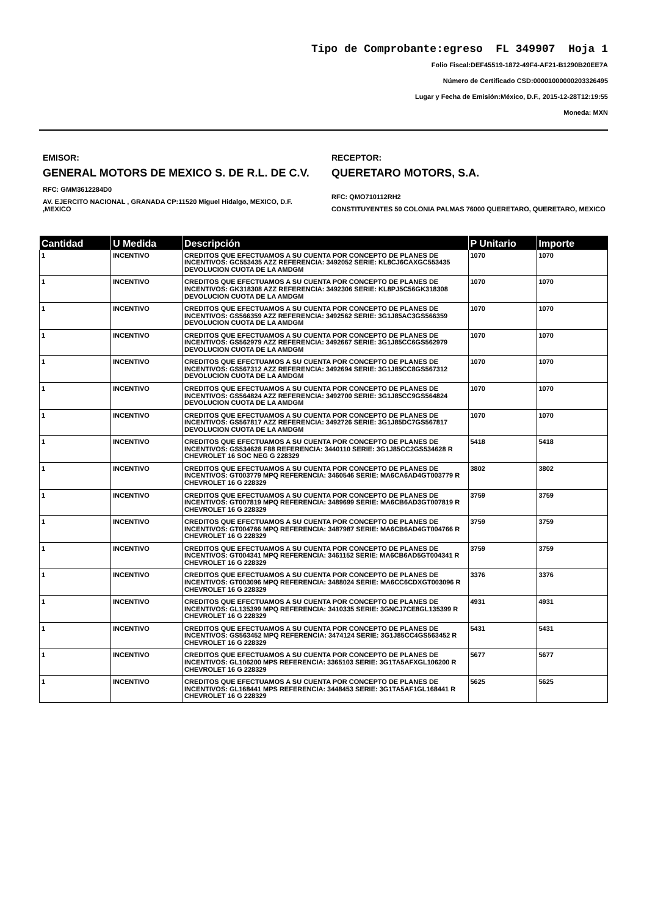Tipo de Comprobante:egreso FL 349907 Hoja 1
Folio Fiscal:DEF45519-1872-49F4-AF21-B1290B20EE7A
Número de Certificado CSD:00001000000203326495
Lugar y Fecha de Emisión:México, D.F., 2015-12-28T12:19:55
Moneda: MXN
EMISOR:
GENERAL MOTORS DE MEXICO S. DE R.L. DE C.V.
RFC: GMM3612284D0
AV. EJERCITO NACIONAL , GRANADA CP:11520 Miguel Hidalgo, MEXICO, D.F. ,MEXICO
RECEPTOR:
QUERETARO MOTORS, S.A.
RFC: QMO710112RH2
CONSTITUYENTES 50 COLONIA PALMAS 76000 QUERETARO, QUERETARO, MEXICO
| Cantidad | U Medida | Descripción | P Unitario | Importe |
| --- | --- | --- | --- | --- |
| 1 | INCENTIVO | CREDITOS QUE EFECTUAMOS A SU CUENTA POR CONCEPTO DE PLANES DE INCENTIVOS: GC553435 AZZ REFERENCIA: 3492052 SERIE: KL8CJ6CAXGC553435 DEVOLUCION CUOTA DE LA AMDGM | 1070 | 1070 |
| 1 | INCENTIVO | CREDITOS QUE EFECTUAMOS A SU CUENTA POR CONCEPTO DE PLANES DE INCENTIVOS: GK318308 AZZ REFERENCIA: 3492306 SERIE: KL8PJ5C56GK318308 DEVOLUCION CUOTA DE LA AMDGM | 1070 | 1070 |
| 1 | INCENTIVO | CREDITOS QUE EFECTUAMOS A SU CUENTA POR CONCEPTO DE PLANES DE INCENTIVOS: GS566359 AZZ REFERENCIA: 3492562 SERIE: 3G1J85AC3GS566359 DEVOLUCION CUOTA DE LA AMDGM | 1070 | 1070 |
| 1 | INCENTIVO | CREDITOS QUE EFECTUAMOS A SU CUENTA POR CONCEPTO DE PLANES DE INCENTIVOS: GS562979 AZZ REFERENCIA: 3492667 SERIE: 3G1J85CC6GS562979 DEVOLUCION CUOTA DE LA AMDGM | 1070 | 1070 |
| 1 | INCENTIVO | CREDITOS QUE EFECTUAMOS A SU CUENTA POR CONCEPTO DE PLANES DE INCENTIVOS: GS567312 AZZ REFERENCIA: 3492694 SERIE: 3G1J85CC8GS567312 DEVOLUCION CUOTA DE LA AMDGM | 1070 | 1070 |
| 1 | INCENTIVO | CREDITOS QUE EFECTUAMOS A SU CUENTA POR CONCEPTO DE PLANES DE INCENTIVOS: GS564824 AZZ REFERENCIA: 3492700 SERIE: 3G1J85CC9GS564824 DEVOLUCION CUOTA DE LA AMDGM | 1070 | 1070 |
| 1 | INCENTIVO | CREDITOS QUE EFECTUAMOS A SU CUENTA POR CONCEPTO DE PLANES DE INCENTIVOS: GS567817 AZZ REFERENCIA: 3492726 SERIE: 3G1J85DC7GS567817 DEVOLUCION CUOTA DE LA AMDGM | 1070 | 1070 |
| 1 | INCENTIVO | CREDITOS QUE EFECTUAMOS A SU CUENTA POR CONCEPTO DE PLANES DE INCENTIVOS: GS534628 F88 REFERENCIA: 3440110 SERIE: 3G1J85CC2GS534628 R CHEVROLET 16 SOC NEG G 228329 | 5418 | 5418 |
| 1 | INCENTIVO | CREDITOS QUE EFECTUAMOS A SU CUENTA POR CONCEPTO DE PLANES DE INCENTIVOS: GT003779 MPQ REFERENCIA: 3460546 SERIE: MA6CA6AD4GT003779 R CHEVROLET 16 G 228329 | 3802 | 3802 |
| 1 | INCENTIVO | CREDITOS QUE EFECTUAMOS A SU CUENTA POR CONCEPTO DE PLANES DE INCENTIVOS: GT007819 MPQ REFERENCIA: 3489699 SERIE: MA6CB6AD3GT007819 R CHEVROLET 16 G 228329 | 3759 | 3759 |
| 1 | INCENTIVO | CREDITOS QUE EFECTUAMOS A SU CUENTA POR CONCEPTO DE PLANES DE INCENTIVOS: GT004766 MPQ REFERENCIA: 3487987 SERIE: MA6CB6AD4GT004766 R CHEVROLET 16 G 228329 | 3759 | 3759 |
| 1 | INCENTIVO | CREDITOS QUE EFECTUAMOS A SU CUENTA POR CONCEPTO DE PLANES DE INCENTIVOS: GT004341 MPQ REFERENCIA: 3461152 SERIE: MA6CB6AD5GT004341 R CHEVROLET 16 G 228329 | 3759 | 3759 |
| 1 | INCENTIVO | CREDITOS QUE EFECTUAMOS A SU CUENTA POR CONCEPTO DE PLANES DE INCENTIVOS: GT003096 MPQ REFERENCIA: 3488024 SERIE: MA6CC6CDXGT003096 R CHEVROLET 16 G 228329 | 3376 | 3376 |
| 1 | INCENTIVO | CREDITOS QUE EFECTUAMOS A SU CUENTA POR CONCEPTO DE PLANES DE INCENTIVOS: GL135399 MPQ REFERENCIA: 3410335 SERIE: 3GNCJ7CE8GL135399 R CHEVROLET 16 G 228329 | 4931 | 4931 |
| 1 | INCENTIVO | CREDITOS QUE EFECTUAMOS A SU CUENTA POR CONCEPTO DE PLANES DE INCENTIVOS: GS563452 MPQ REFERENCIA: 3474124 SERIE: 3G1J85CC4GS563452 R CHEVROLET 16 G 228329 | 5431 | 5431 |
| 1 | INCENTIVO | CREDITOS QUE EFECTUAMOS A SU CUENTA POR CONCEPTO DE PLANES DE INCENTIVOS: GL106200 MPS REFERENCIA: 3365103 SERIE: 3G1TA5AFXGL106200 R CHEVROLET 16 G 228329 | 5677 | 5677 |
| 1 | INCENTIVO | CREDITOS QUE EFECTUAMOS A SU CUENTA POR CONCEPTO DE PLANES DE INCENTIVOS: GL168441 MPS REFERENCIA: 3448453 SERIE: 3G1TA5AF1GL168441 R CHEVROLET 16 G 228329 | 5625 | 5625 |